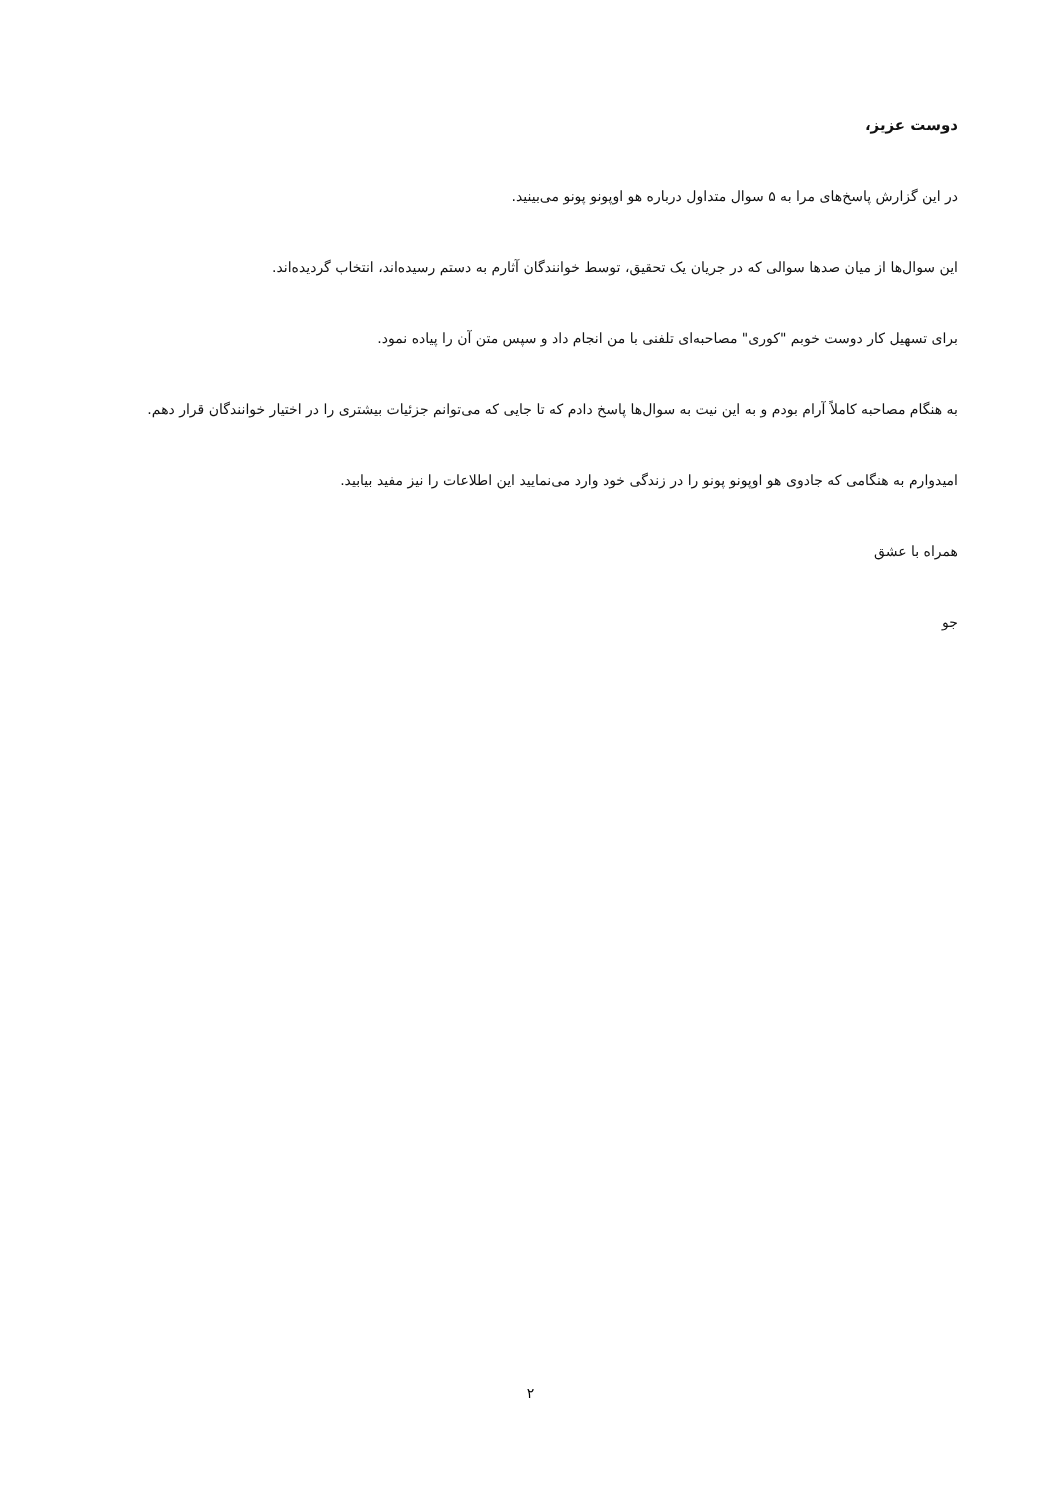دوست عزیز،
در این گزارش پاسخ‌های مرا به ۵ سوال متداول درباره هو اوپونو پونو می‌بینید.
این سوال‌ها از میان صدها سوالی که در جریان یک تحقیق، توسط خوانندگان آثارم به دستم رسیده‌اند، انتخاب گردیده‌اند.
برای تسهیل کار دوست خوبم "کوری" مصاحبه‌ای تلفنی با من انجام داد و سپس متن آن را پیاده نمود.
به هنگام مصاحبه کاملاً آرام بودم و به این نیت به سوال‌ها پاسخ دادم که تا جایی که می‌توانم جزئیات بیشتری را در اختیار خوانندگان قرار دهم.
امیدوارم به هنگامی که جادوی هو اوپونو پونو را در زندگی خود وارد می‌نمایید این اطلاعات را نیز مفید بیابید.
همراه با عشق
جو
۲